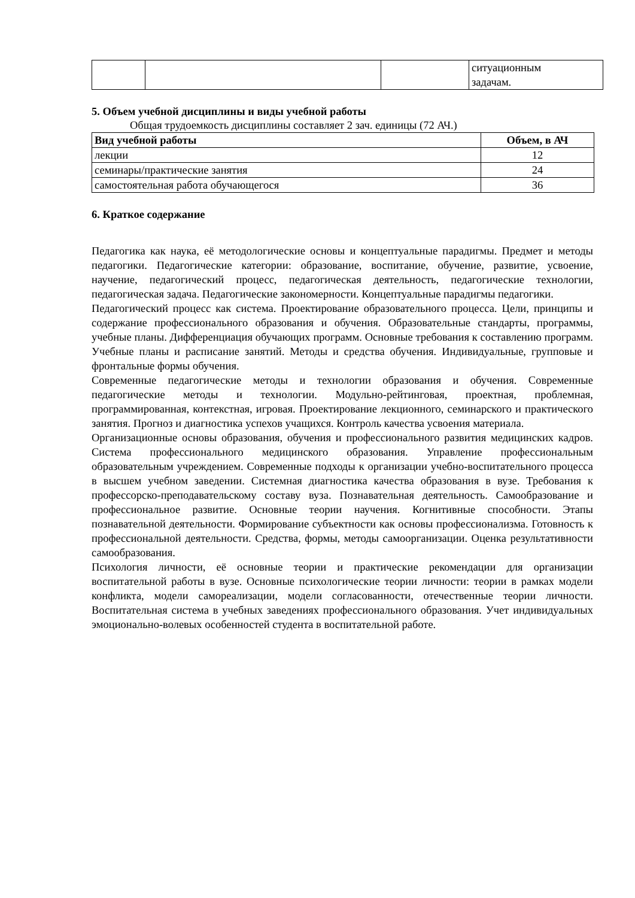| | | | ситуационным задачам. |
5. Объем учебной дисциплины и виды учебной работы
Общая трудоемкость дисциплины составляет 2 зач. единицы (72 АЧ.)
| Вид учебной работы | Объем, в АЧ |
| --- | --- |
| лекции | 12 |
| семинары/практические занятия | 24 |
| самостоятельная работа обучающегося | 36 |
6. Краткое содержание
Педагогика как наука, её методологические основы и концептуальные парадигмы. Предмет и методы педагогики. Педагогические категории: образование, воспитание, обучение, развитие, усвоение, научение, педагогический процесс, педагогическая деятельность, педагогические технологии, педагогическая задача. Педагогические закономерности. Концептуальные парадигмы педагогики.
Педагогический процесс как система. Проектирование образовательного процесса. Цели, принципы и содержание профессионального образования и обучения. Образовательные стандарты, программы, учебные планы. Дифференциация обучающих программ. Основные требования к составлению программ. Учебные планы и расписание занятий. Методы и средства обучения. Индивидуальные, групповые и фронтальные формы обучения.
Современные педагогические методы и технологии образования и обучения. Современные педагогические методы и технологии. Модульно-рейтинговая, проектная, проблемная, программированная, контекстная, игровая. Проектирование лекционного, семинарского и практического занятия. Прогноз и диагностика успехов учащихся. Контроль качества усвоения материала.
Организационные основы образования, обучения и профессионального развития медицинских кадров. Система профессионального медицинского образования. Управление профессиональным образовательным учреждением. Современные подходы к организации учебно-воспитательного процесса в высшем учебном заведении. Системная диагностика качества образования в вузе. Требования к профессорско-преподавательскому составу вуза. Познавательная деятельность. Самообразование и профессиональное развитие. Основные теории научения. Когнитивные способности. Этапы познавательной деятельности. Формирование субъектности как основы профессионализма. Готовность к профессиональной деятельности. Средства, формы, методы самоорганизации. Оценка результативности самообразования.
Психология личности, её основные теории и практические рекомендации для организации воспитательной работы в вузе. Основные психологические теории личности: теории в рамках модели конфликта, модели самореализации, модели согласованности, отечественные теории личности. Воспитательная система в учебных заведениях профессионального образования. Учет индивидуальных эмоционально-волевых особенностей студента в воспитательной работе.